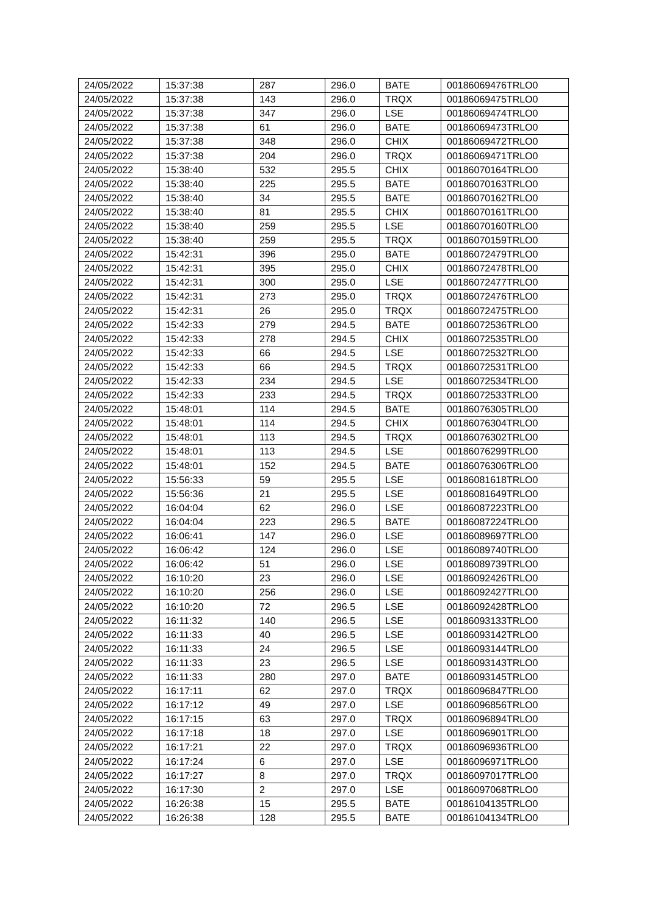| 24/05/2022 | 15:37:38 | 287 | 296.0 | BATE | 00186069476TRLO0 |
| 24/05/2022 | 15:37:38 | 143 | 296.0 | TRQX | 00186069475TRLO0 |
| 24/05/2022 | 15:37:38 | 347 | 296.0 | LSE | 00186069474TRLO0 |
| 24/05/2022 | 15:37:38 | 61 | 296.0 | BATE | 00186069473TRLO0 |
| 24/05/2022 | 15:37:38 | 348 | 296.0 | CHIX | 00186069472TRLO0 |
| 24/05/2022 | 15:37:38 | 204 | 296.0 | TRQX | 00186069471TRLO0 |
| 24/05/2022 | 15:38:40 | 532 | 295.5 | CHIX | 00186070164TRLO0 |
| 24/05/2022 | 15:38:40 | 225 | 295.5 | BATE | 00186070163TRLO0 |
| 24/05/2022 | 15:38:40 | 34 | 295.5 | BATE | 00186070162TRLO0 |
| 24/05/2022 | 15:38:40 | 81 | 295.5 | CHIX | 00186070161TRLO0 |
| 24/05/2022 | 15:38:40 | 259 | 295.5 | LSE | 00186070160TRLO0 |
| 24/05/2022 | 15:38:40 | 259 | 295.5 | TRQX | 00186070159TRLO0 |
| 24/05/2022 | 15:42:31 | 396 | 295.0 | BATE | 00186072479TRLO0 |
| 24/05/2022 | 15:42:31 | 395 | 295.0 | CHIX | 00186072478TRLO0 |
| 24/05/2022 | 15:42:31 | 300 | 295.0 | LSE | 00186072477TRLO0 |
| 24/05/2022 | 15:42:31 | 273 | 295.0 | TRQX | 00186072476TRLO0 |
| 24/05/2022 | 15:42:31 | 26 | 295.0 | TRQX | 00186072475TRLO0 |
| 24/05/2022 | 15:42:33 | 279 | 294.5 | BATE | 00186072536TRLO0 |
| 24/05/2022 | 15:42:33 | 278 | 294.5 | CHIX | 00186072535TRLO0 |
| 24/05/2022 | 15:42:33 | 66 | 294.5 | LSE | 00186072532TRLO0 |
| 24/05/2022 | 15:42:33 | 66 | 294.5 | TRQX | 00186072531TRLO0 |
| 24/05/2022 | 15:42:33 | 234 | 294.5 | LSE | 00186072534TRLO0 |
| 24/05/2022 | 15:42:33 | 233 | 294.5 | TRQX | 00186072533TRLO0 |
| 24/05/2022 | 15:48:01 | 114 | 294.5 | BATE | 00186076305TRLO0 |
| 24/05/2022 | 15:48:01 | 114 | 294.5 | CHIX | 00186076304TRLO0 |
| 24/05/2022 | 15:48:01 | 113 | 294.5 | TRQX | 00186076302TRLO0 |
| 24/05/2022 | 15:48:01 | 113 | 294.5 | LSE | 00186076299TRLO0 |
| 24/05/2022 | 15:48:01 | 152 | 294.5 | BATE | 00186076306TRLO0 |
| 24/05/2022 | 15:56:33 | 59 | 295.5 | LSE | 00186081618TRLO0 |
| 24/05/2022 | 15:56:36 | 21 | 295.5 | LSE | 00186081649TRLO0 |
| 24/05/2022 | 16:04:04 | 62 | 296.0 | LSE | 00186087223TRLO0 |
| 24/05/2022 | 16:04:04 | 223 | 296.5 | BATE | 00186087224TRLO0 |
| 24/05/2022 | 16:06:41 | 147 | 296.0 | LSE | 00186089697TRLO0 |
| 24/05/2022 | 16:06:42 | 124 | 296.0 | LSE | 00186089740TRLO0 |
| 24/05/2022 | 16:06:42 | 51 | 296.0 | LSE | 00186089739TRLO0 |
| 24/05/2022 | 16:10:20 | 23 | 296.0 | LSE | 00186092426TRLO0 |
| 24/05/2022 | 16:10:20 | 256 | 296.0 | LSE | 00186092427TRLO0 |
| 24/05/2022 | 16:10:20 | 72 | 296.5 | LSE | 00186092428TRLO0 |
| 24/05/2022 | 16:11:32 | 140 | 296.5 | LSE | 00186093133TRLO0 |
| 24/05/2022 | 16:11:33 | 40 | 296.5 | LSE | 00186093142TRLO0 |
| 24/05/2022 | 16:11:33 | 24 | 296.5 | LSE | 00186093144TRLO0 |
| 24/05/2022 | 16:11:33 | 23 | 296.5 | LSE | 00186093143TRLO0 |
| 24/05/2022 | 16:11:33 | 280 | 297.0 | BATE | 00186093145TRLO0 |
| 24/05/2022 | 16:17:11 | 62 | 297.0 | TRQX | 00186096847TRLO0 |
| 24/05/2022 | 16:17:12 | 49 | 297.0 | LSE | 00186096856TRLO0 |
| 24/05/2022 | 16:17:15 | 63 | 297.0 | TRQX | 00186096894TRLO0 |
| 24/05/2022 | 16:17:18 | 18 | 297.0 | LSE | 00186096901TRLO0 |
| 24/05/2022 | 16:17:21 | 22 | 297.0 | TRQX | 00186096936TRLO0 |
| 24/05/2022 | 16:17:24 | 6 | 297.0 | LSE | 00186096971TRLO0 |
| 24/05/2022 | 16:17:27 | 8 | 297.0 | TRQX | 00186097017TRLO0 |
| 24/05/2022 | 16:17:30 | 2 | 297.0 | LSE | 00186097068TRLO0 |
| 24/05/2022 | 16:26:38 | 15 | 295.5 | BATE | 00186104135TRLO0 |
| 24/05/2022 | 16:26:38 | 128 | 295.5 | BATE | 00186104134TRLO0 |